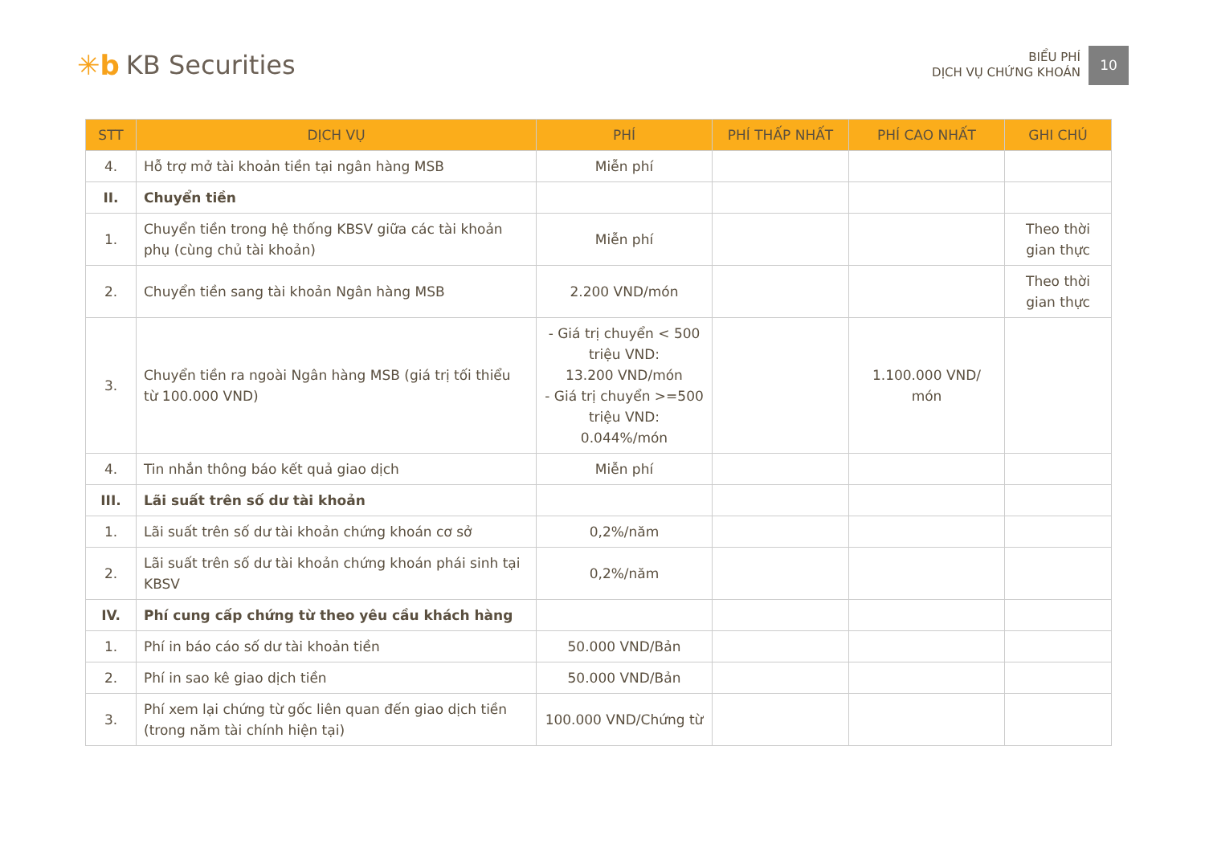✳b KB Securities
BIỂU PHÍ
DỊCH VỤ CHỨNG KHOÁN
10
| STT | DỊCH VỤ | PHÍ | PHÍ THẤP NHẤT | PHÍ CAO NHẤT | GHI CHÚ |
| --- | --- | --- | --- | --- | --- |
| 4. | Hỗ trợ mở tài khoản tiền tại ngân hàng MSB | Miễn phí | | | |
| II. | Chuyển tiền | | | | |
| 1. | Chuyển tiền trong hệ thống KBSV giữa các tài khoản phụ (cùng chủ tài khoản) | Miễn phí | | | Theo thời gian thực |
| 2. | Chuyển tiền sang tài khoản Ngân hàng MSB | 2.200 VND/món | | | Theo thời gian thực |
| 3. | Chuyển tiền ra ngoài Ngân hàng MSB (giá trị tối thiểu từ 100.000 VND) | - Giá trị chuyển < 500 triệu VND: 13.200 VND/món - Giá trị chuyển >=500 triệu VND: 0.044%/món | | 1.100.000 VND/ món | |
| 4. | Tin nhắn thông báo kết quả giao dịch | Miễn phí | | | |
| III. | Lãi suất trên số dư tài khoản | | | | |
| 1. | Lãi suất trên số dư tài khoản chứng khoán cơ sở | 0,2%/năm | | | |
| 2. | Lãi suất trên số dư tài khoản chứng khoán phái sinh tại KBSV | 0,2%/năm | | | |
| IV. | Phí cung cấp chứng từ theo yêu cầu khách hàng | | | | |
| 1. | Phí in báo cáo số dư tài khoản tiền | 50.000 VND/Bản | | | |
| 2. | Phí in sao kê giao dịch tiền | 50.000 VND/Bản | | | |
| 3. | Phí xem lại chứng từ gốc liên quan đến giao dịch tiền (trong năm tài chính hiện tại) | 100.000 VND/Chứng từ | | | |